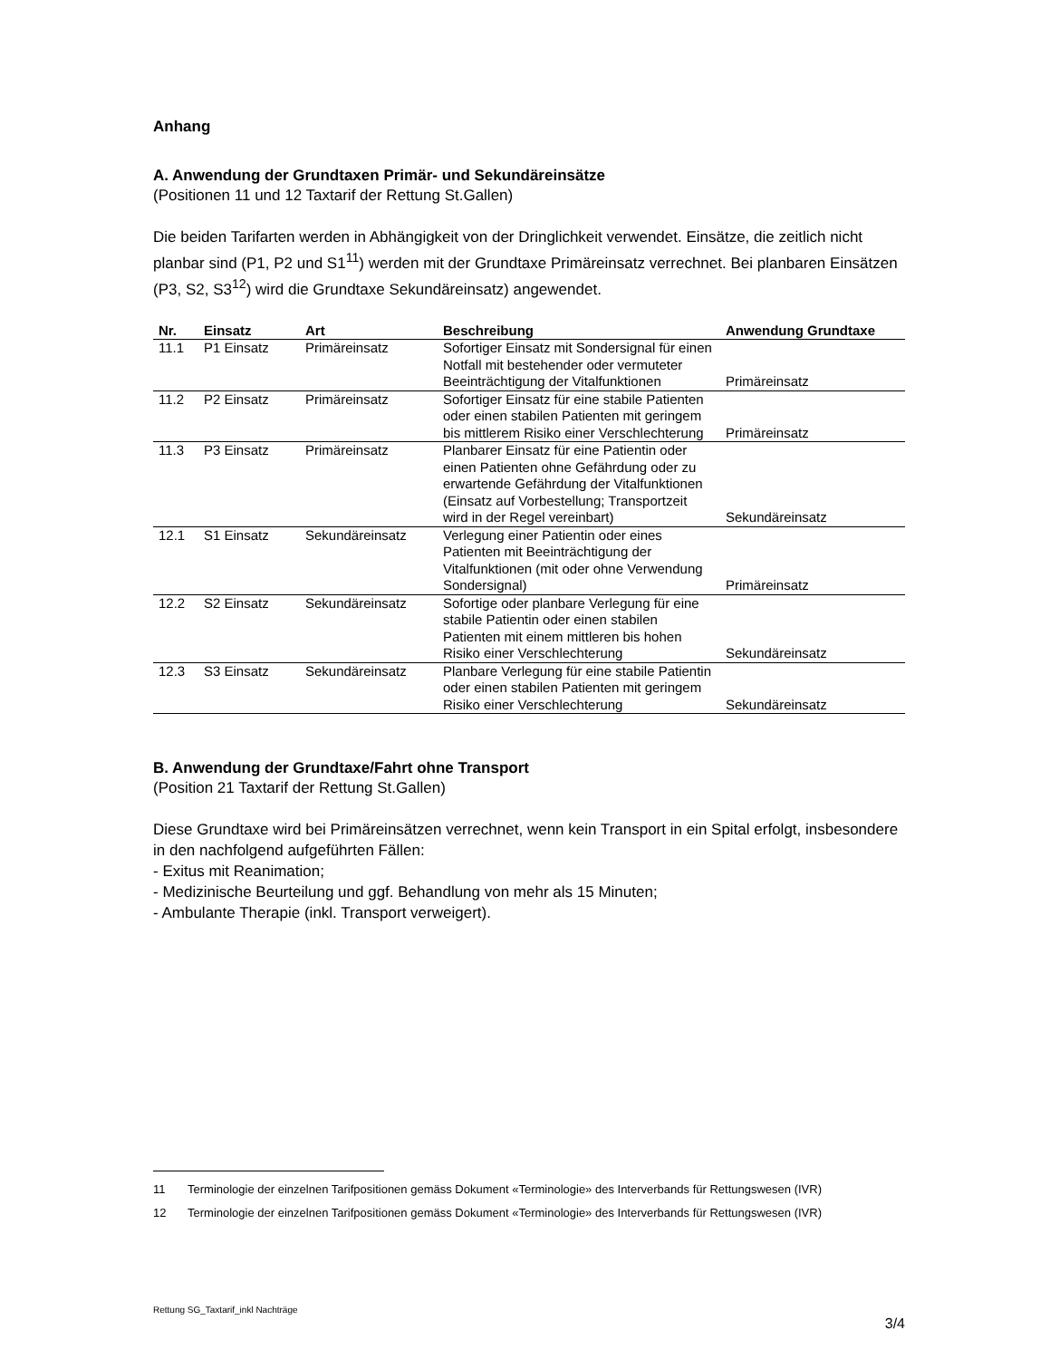Anhang
A. Anwendung der Grundtaxen Primär- und Sekundäreinsätze
(Positionen 11 und 12 Taxtarif der Rettung St.Gallen)
Die beiden Tarifarten werden in Abhängigkeit von der Dringlichkeit verwendet. Einsätze, die zeitlich nicht planbar sind (P1, P2 und S1<sup>11</sup>) werden mit der Grundtaxe Primäreinsatz verrechnet. Bei planbaren Einsätzen (P3, S2, S3<sup>12</sup>) wird die Grundtaxe Sekundäreinsatz) angewendet.
| Nr. | Einsatz | Art | Beschreibung | Anwendung Grundtaxe |
| --- | --- | --- | --- | --- |
| 11.1 | P1 Einsatz | Primäreinsatz | Sofortiger Einsatz mit Sondersignal für einen Notfall mit bestehender oder vermuteter Beeinträchtigung der Vitalfunktionen | Primäreinsatz |
| 11.2 | P2 Einsatz | Primäreinsatz | Sofortiger Einsatz für eine stabile Patienten oder einen stabilen Patienten mit geringem bis mittlerem Risiko einer Verschlechterung | Primäreinsatz |
| 11.3 | P3 Einsatz | Primäreinsatz | Planbarer Einsatz für eine Patientin oder einen Patienten ohne Gefährdung oder zu erwartende Gefährdung der Vitalfunktionen (Einsatz auf Vorbestellung; Transportzeit wird in der Regel vereinbart) | Sekundäreinsatz |
| 12.1 | S1 Einsatz | Sekundäreinsatz | Verlegung einer Patientin oder eines Patienten mit Beeinträchtigung der Vitalfunktionen (mit oder ohne Verwendung Sondersignal) | Primäreinsatz |
| 12.2 | S2 Einsatz | Sekundäreinsatz | Sofortige oder planbare Verlegung für eine stabile Patientin oder einen stabilen Patienten mit einem mittleren bis hohen Risiko einer Verschlechterung | Sekundäreinsatz |
| 12.3 | S3 Einsatz | Sekundäreinsatz | Planbare Verlegung für eine stabile Patientin oder einen stabilen Patienten mit geringem Risiko einer Verschlechterung | Sekundäreinsatz |
B. Anwendung der Grundtaxe/Fahrt ohne Transport
(Position 21 Taxtarif der Rettung St.Gallen)
Diese Grundtaxe wird bei Primäreinsätzen verrechnet, wenn kein Transport in ein Spital erfolgt, insbesondere in den nachfolgend aufgeführten Fällen:
- Exitus mit Reanimation;
- Medizinische Beurteilung und ggf. Behandlung von mehr als 15 Minuten;
- Ambulante Therapie (inkl. Transport verweigert).
11 Terminologie der einzelnen Tarifpositionen gemäss Dokument «Terminologie» des Interverbands für Rettungswesen (IVR)
12 Terminologie der einzelnen Tarifpositionen gemäss Dokument «Terminologie» des Interverbands für Rettungswesen (IVR)
Rettung SG_Taxtarif_inkl Nachträge 3/4